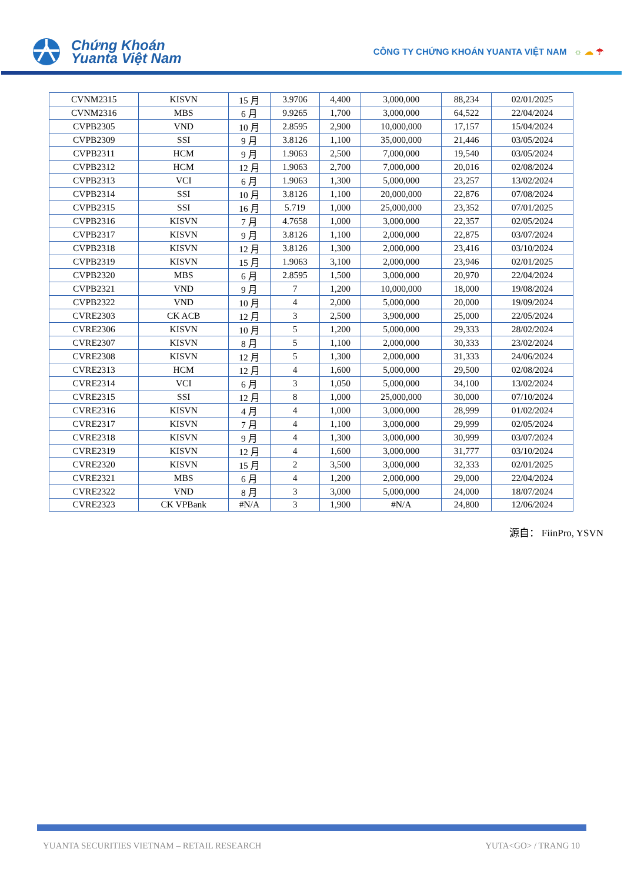Chứng Khoán
Yuanta Việt Nam
CÔNG TY CHỨNG KHOÁN YUANTA VIỆT NAM ☼ ☁ ☂
| CVNM2315 | KISVN | 15 月 | 3.9706 | 4,400 | 3,000,000 | 88,234 | 02/01/2025 |
| CVNM2316 | MBS | 6 月 | 9.9265 | 1,700 | 3,000,000 | 64,522 | 22/04/2024 |
| CVPB2305 | VND | 10 月 | 2.8595 | 2,900 | 10,000,000 | 17,157 | 15/04/2024 |
| CVPB2309 | SSI | 9 月 | 3.8126 | 1,100 | 35,000,000 | 21,446 | 03/05/2024 |
| CVPB2311 | HCM | 9 月 | 1.9063 | 2,500 | 7,000,000 | 19,540 | 03/05/2024 |
| CVPB2312 | HCM | 12 月 | 1.9063 | 2,700 | 7,000,000 | 20,016 | 02/08/2024 |
| CVPB2313 | VCI | 6 月 | 1.9063 | 1,300 | 5,000,000 | 23,257 | 13/02/2024 |
| CVPB2314 | SSI | 10 月 | 3.8126 | 1,100 | 20,000,000 | 22,876 | 07/08/2024 |
| CVPB2315 | SSI | 16 月 | 5.719 | 1,000 | 25,000,000 | 23,352 | 07/01/2025 |
| CVPB2316 | KISVN | 7 月 | 4.7658 | 1,000 | 3,000,000 | 22,357 | 02/05/2024 |
| CVPB2317 | KISVN | 9 月 | 3.8126 | 1,100 | 2,000,000 | 22,875 | 03/07/2024 |
| CVPB2318 | KISVN | 12 月 | 3.8126 | 1,300 | 2,000,000 | 23,416 | 03/10/2024 |
| CVPB2319 | KISVN | 15 月 | 1.9063 | 3,100 | 2,000,000 | 23,946 | 02/01/2025 |
| CVPB2320 | MBS | 6 月 | 2.8595 | 1,500 | 3,000,000 | 20,970 | 22/04/2024 |
| CVPB2321 | VND | 9 月 | 7 | 1,200 | 10,000,000 | 18,000 | 19/08/2024 |
| CVPB2322 | VND | 10 月 | 4 | 2,000 | 5,000,000 | 20,000 | 19/09/2024 |
| CVRE2303 | CK ACB | 12 月 | 3 | 2,500 | 3,900,000 | 25,000 | 22/05/2024 |
| CVRE2306 | KISVN | 10 月 | 5 | 1,200 | 5,000,000 | 29,333 | 28/02/2024 |
| CVRE2307 | KISVN | 8 月 | 5 | 1,100 | 2,000,000 | 30,333 | 23/02/2024 |
| CVRE2308 | KISVN | 12 月 | 5 | 1,300 | 2,000,000 | 31,333 | 24/06/2024 |
| CVRE2313 | HCM | 12 月 | 4 | 1,600 | 5,000,000 | 29,500 | 02/08/2024 |
| CVRE2314 | VCI | 6 月 | 3 | 1,050 | 5,000,000 | 34,100 | 13/02/2024 |
| CVRE2315 | SSI | 12 月 | 8 | 1,000 | 25,000,000 | 30,000 | 07/10/2024 |
| CVRE2316 | KISVN | 4 月 | 4 | 1,000 | 3,000,000 | 28,999 | 01/02/2024 |
| CVRE2317 | KISVN | 7 月 | 4 | 1,100 | 3,000,000 | 29,999 | 02/05/2024 |
| CVRE2318 | KISVN | 9 月 | 4 | 1,300 | 3,000,000 | 30,999 | 03/07/2024 |
| CVRE2319 | KISVN | 12 月 | 4 | 1,600 | 3,000,000 | 31,777 | 03/10/2024 |
| CVRE2320 | KISVN | 15 月 | 2 | 3,500 | 3,000,000 | 32,333 | 02/01/2025 |
| CVRE2321 | MBS | 6 月 | 4 | 1,200 | 2,000,000 | 29,000 | 22/04/2024 |
| CVRE2322 | VND | 8 月 | 3 | 3,000 | 5,000,000 | 24,000 | 18/07/2024 |
| CVRE2323 | CK VPBank | #N/A | 3 | 1,900 | #N/A | 24,800 | 12/06/2024 |
源自： FiinPro, YSVN
YUANTA SECURITIES VIETNAM – RETAIL RESEARCH YUTA<GO> / TRANG 10